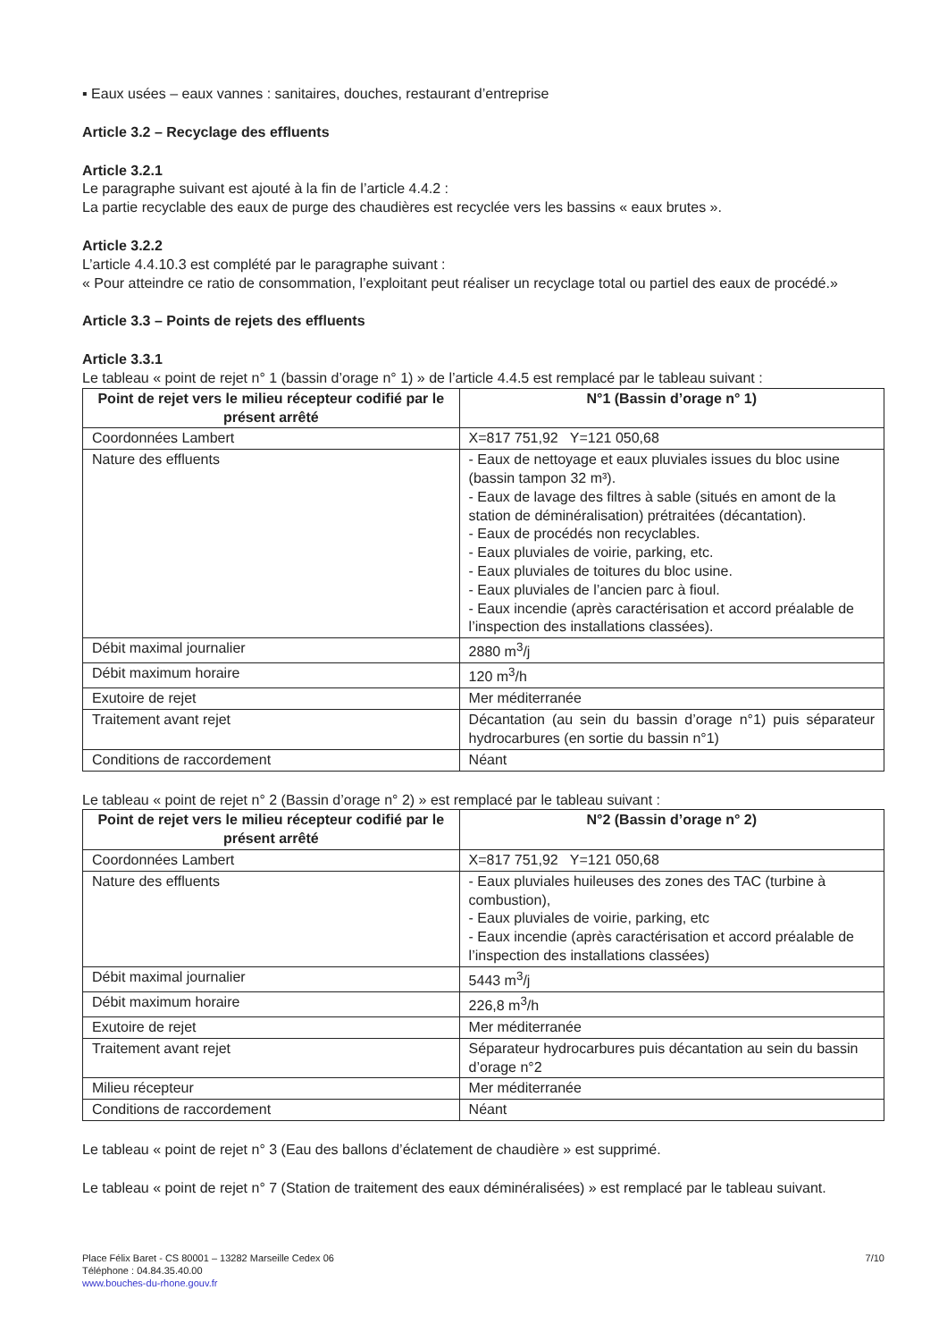▪ Eaux usées – eaux vannes : sanitaires, douches, restaurant d’entreprise
Article 3.2 – Recyclage des effluents
Article 3.2.1
Le paragraphe suivant est ajouté à la fin de l’article 4.4.2 :
La partie recyclable des eaux de purge des chaudières est recyclée vers les bassins « eaux brutes ».
Article 3.2.2
L’article 4.4.10.3 est complété par le paragraphe suivant :
« Pour atteindre ce ratio de consommation, l’exploitant peut réaliser un recyclage total ou partiel des eaux de procédé.»
Article 3.3 – Points de rejets des effluents
Article 3.3.1
Le tableau « point de rejet n° 1 (bassin d’orage n° 1) » de l’article 4.4.5 est remplacé par le tableau suivant :
| Point de rejet vers le milieu récepteur codifié par le présent arrêté | N°1 (Bassin d’orage n° 1) |
| --- | --- |
| Coordonnées Lambert | X=817 751,92 Y=121 050,68 |
| Nature des effluents | - Eaux de nettoyage et eaux pluviales issues du bloc usine (bassin tampon 32 m³). - Eaux de lavage des filtres à sable (situés en amont de la station de déminéralisation) prétraitées (décantation). - Eaux de procédés non recyclables. - Eaux pluviales de voirie, parking, etc. - Eaux pluviales de toitures du bloc usine. - Eaux pluviales de l’ancien parc à fioul. - Eaux incendie (après caractérisation et accord préalable de l’inspection des installations classées). |
| Débit maximal journalier | 2880 m<sup>3</sup>/j |
| Débit maximum horaire | 120 m<sup>3</sup>/h |
| Exutoire de rejet | Mer méditerranée |
| Traitement avant rejet | Décantation (au sein du bassin d’orage n°1) puis séparateur hydrocarbures (en sortie du bassin n°1) |
| Conditions de raccordement | Néant |
Le tableau « point de rejet n° 2 (Bassin d’orage n° 2) » est remplacé par le tableau suivant :
| Point de rejet vers le milieu récepteur codifié par le présent arrêté | N°2 (Bassin d’orage n° 2) |
| --- | --- |
| Coordonnées Lambert | X=817 751,92 Y=121 050,68 |
| Nature des effluents | - Eaux pluviales huileuses des zones des TAC (turbine à combustion), - Eaux pluviales de voirie, parking, etc - Eaux incendie (après caractérisation et accord préalable de l’inspection des installations classées) |
| Débit maximal journalier | 5443 m<sup>3</sup>/j |
| Débit maximum horaire | 226,8 m<sup>3</sup>/h |
| Exutoire de rejet | Mer méditerranée |
| Traitement avant rejet | Séparateur hydrocarbures puis décantation au sein du bassin d’orage n°2 |
| Milieu récepteur | Mer méditerranée |
| Conditions de raccordement | Néant |
Le tableau « point de rejet n° 3 (Eau des ballons d’éclatement de chaudière » est supprimé.
Le tableau « point de rejet n° 7 (Station de traitement des eaux déminéralisées) » est remplacé par le tableau suivant.
Place Félix Baret - CS 80001 – 13282 Marseille Cedex 06
Téléphone : 04.84.35.40.00
www.bouches-du-rhone.gouv.fr
7/10